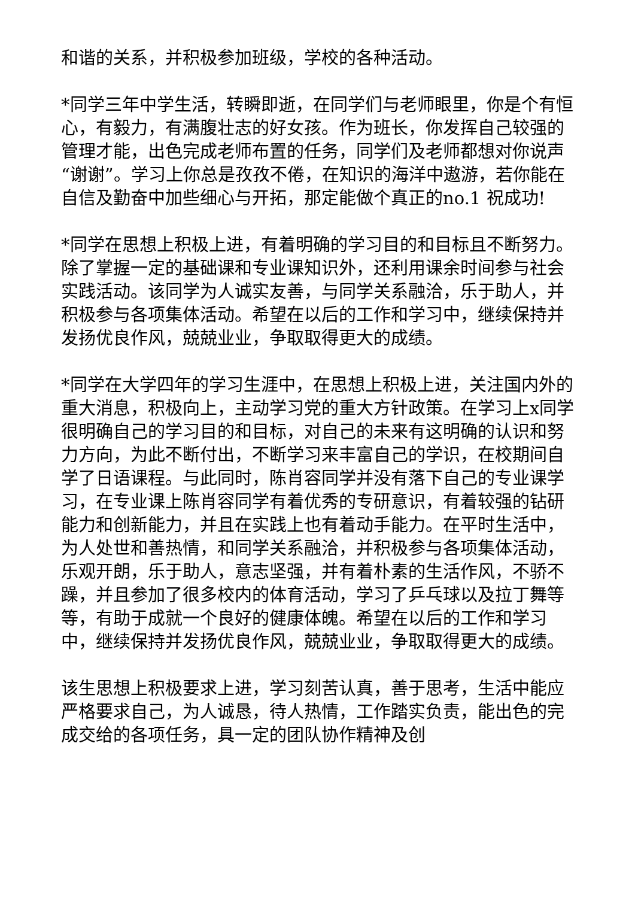和谐的关系，并积极参加班级，学校的各种活动。
*同学三年中学生活，转瞬即逝，在同学们与老师眼里，你是个有恒心，有毅力，有满腹壮志的好女孩。作为班长，你发挥自己较强的管理才能，出色完成老师布置的任务，同学们及老师都想对你说声“谢谢”。学习上你总是孜孜不倦，在知识的海洋中遨游，若你能在自信及勤奋中加些细心与开拓，那定能做个真正的no.1 祝成功!
*同学在思想上积极上进，有着明确的学习目的和目标且不断努力。除了掌握一定的基础课和专业课知识外，还利用课余时间参与社会实践活动。该同学为人诚实友善，与同学关系融洽，乐于助人，并积极参与各项集体活动。希望在以后的工作和学习中，继续保持并发扬优良作风，兢兢业业，争取取得更大的成绩。
*同学在大学四年的学习生涯中，在思想上积极上进，关注国内外的重大消息，积极向上，主动学习党的重大方针政策。在学习上x同学很明确自己的学习目的和目标，对自己的未来有这明确的认识和努力方向，为此不断付出，不断学习来丰富自己的学识，在校期间自学了日语课程。与此同时，陈肖容同学并没有落下自己的专业课学习，在专业课上陈肖容同学有着优秀的专研意识，有着较强的钻研能力和创新能力，并且在实践上也有着动手能力。在平时生活中，为人处世和善热情，和同学关系融洽，并积极参与各项集体活动，乐观开朗，乐于助人，意志坚强，并有着朴素的生活作风，不骄不躁，并且参加了很多校内的体育活动，学习了乒乓球以及拉丁舞等等，有助于成就一个良好的健康体魄。希望在以后的工作和学习中，继续保持并发扬优良作风，兢兢业业，争取取得更大的成绩。
该生思想上积极要求上进，学习刻苦认真，善于思考，生活中能应严格要求自己，为人诚恳，待人热情，工作踏实负责，能出色的完成交给的各项任务，具一定的团队协作精神及创